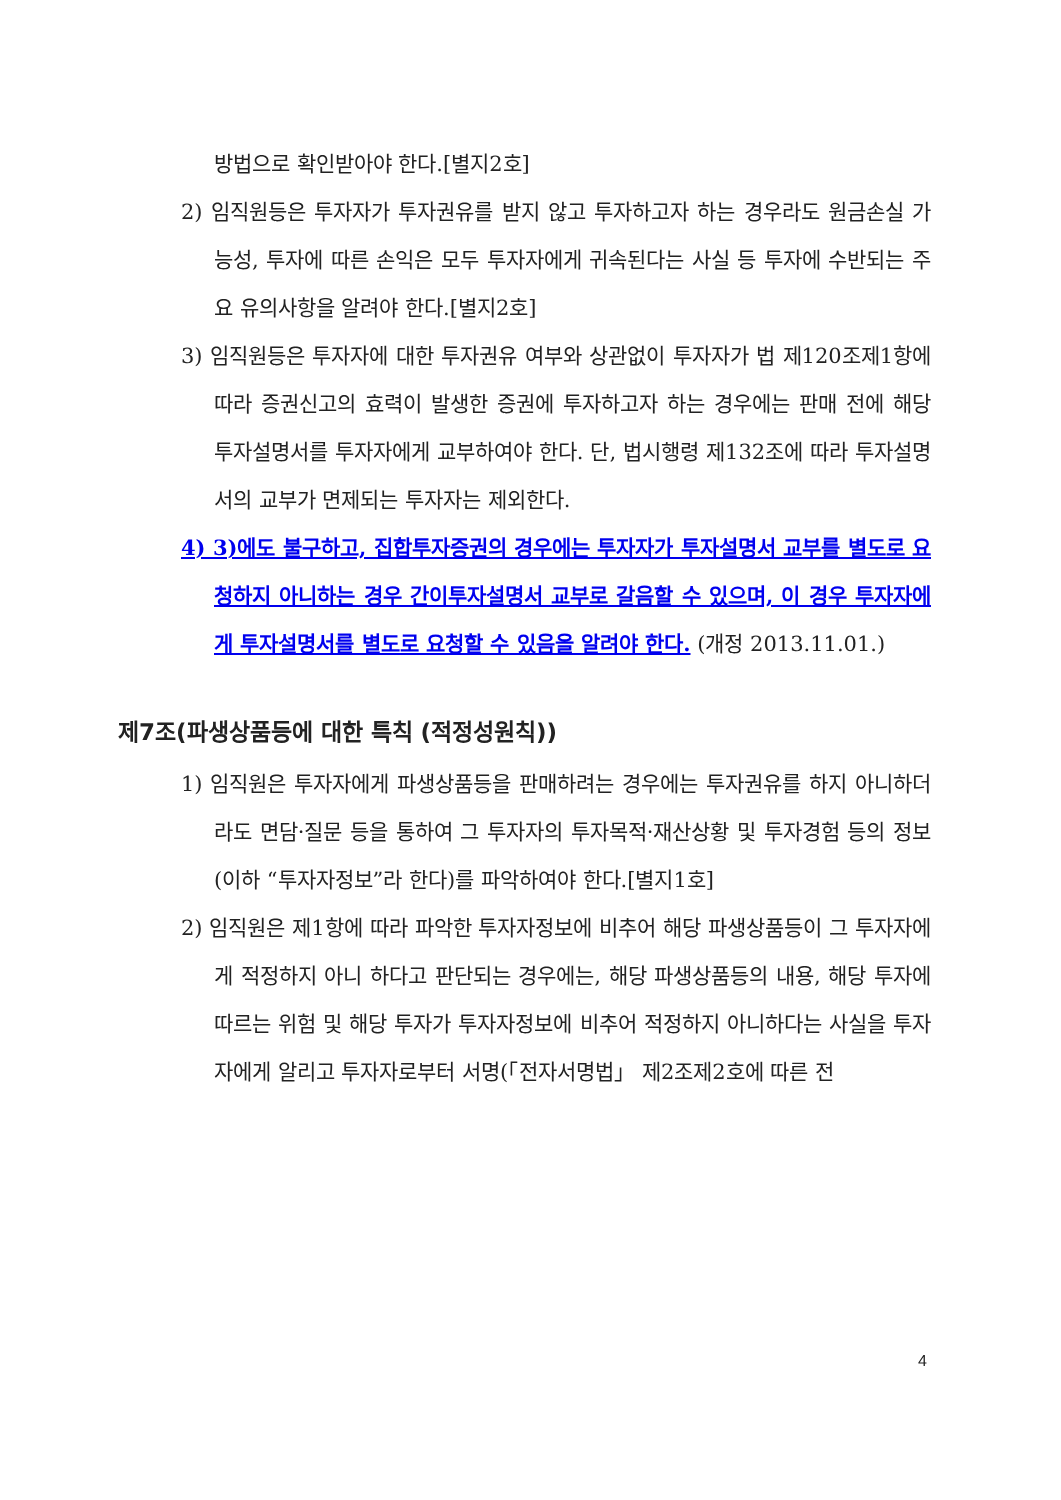방법으로 확인받아야 한다.[별지2호]
2) 임직원등은 투자자가 투자권유를 받지 않고 투자하고자 하는 경우라도 원금손실 가능성, 투자에 따른 손익은 모두 투자자에게 귀속된다는 사실 등 투자에 수반되는 주요 유의사항을 알려야 한다.[별지2호]
3) 임직원등은 투자자에 대한 투자권유 여부와 상관없이 투자자가 법 제120조제1항에 따라 증권신고의 효력이 발생한 증권에 투자하고자 하는 경우에는 판매 전에 해당 투자설명서를 투자자에게 교부하여야 한다. 단, 법시행령 제132조에 따라 투자설명서의 교부가 면제되는 투자자는 제외한다.
4) 3)에도 불구하고, 집합투자증권의 경우에는 투자자가 투자설명서 교부를 별도로 요청하지 아니하는 경우 간이투자설명서 교부로 갈음할 수 있으며, 이 경우 투자자에게 투자설명서를 별도로 요청할 수 있음을 알려야 한다. (개정 2013.11.01.)
제7조(파생상품등에 대한 특칙 (적정성원칙))
1) 임직원은 투자자에게 파생상품등을 판매하려는 경우에는 투자권유를 하지 아니하더라도 면담·질문 등을 통하여 그 투자자의 투자목적·재산상황 및 투자경험 등의 정보(이하 “투자자정보”라 한다)를 파악하여야 한다.[별지1호]
2) 임직원은 제1항에 따라 파악한 투자자정보에 비추어 해당 파생상품등이 그 투자자에게 적정하지 아니 하다고 판단되는 경우에는, 해당 파생상품등의 내용, 해당 투자에 따르는 위험 및 해당 투자가 투자자정보에 비추어 적정하지 아니하다는 사실을 투자자에게 알리고 투자자로부터 서명(「전자서명법」 제2조제2호에 따른 전
4